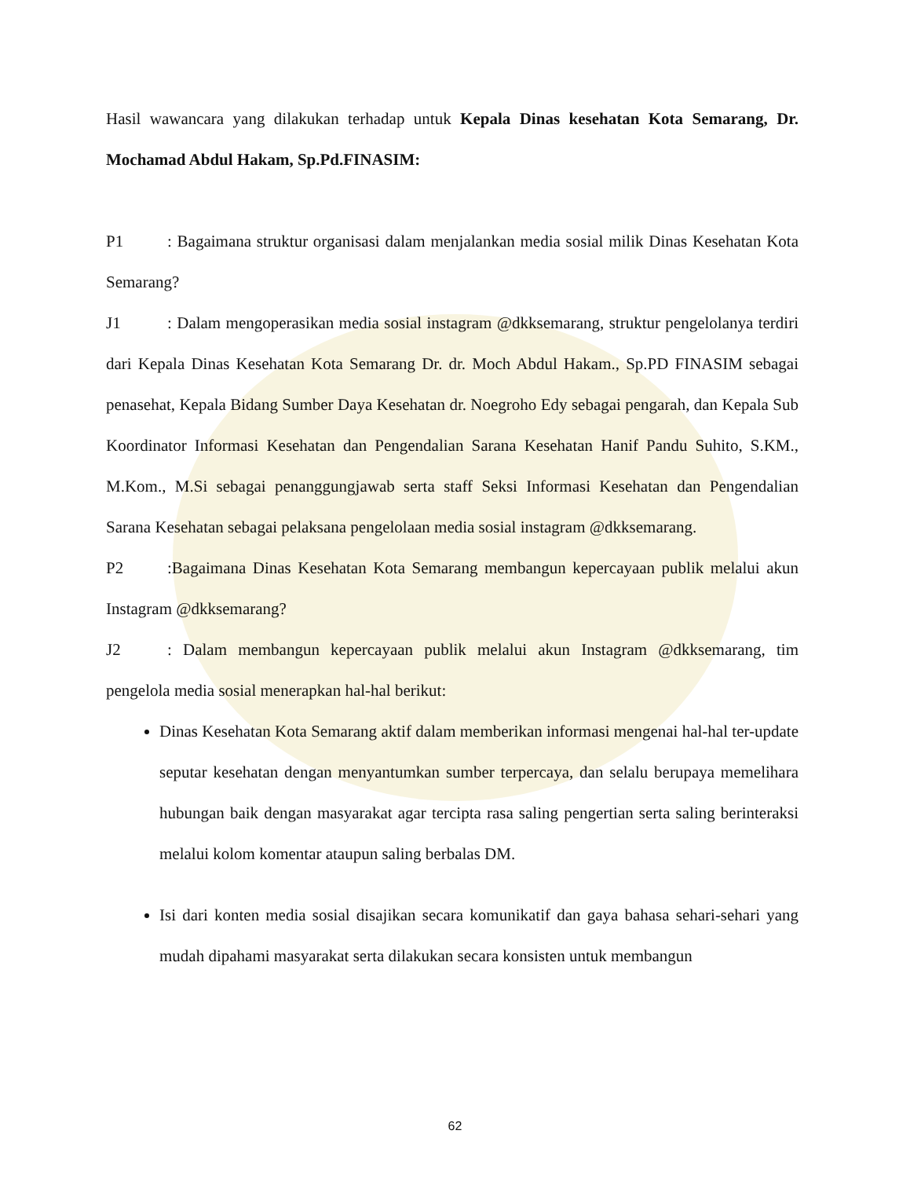Hasil wawancara yang dilakukan terhadap untuk Kepala Dinas kesehatan Kota Semarang, Dr. Mochamad Abdul Hakam, Sp.Pd.FINASIM:
P1: Bagaimana struktur organisasi dalam menjalankan media sosial milik Dinas Kesehatan Kota Semarang?
J1: Dalam mengoperasikan media sosial instagram @dkksemarang, struktur pengelolanya terdiri dari Kepala Dinas Kesehatan Kota Semarang Dr. dr. Moch Abdul Hakam., Sp.PD FINASIM sebagai penasehat, Kepala Bidang Sumber Daya Kesehatan dr. Noegroho Edy sebagai pengarah, dan Kepala Sub Koordinator Informasi Kesehatan dan Pengendalian Sarana Kesehatan Hanif Pandu Suhito, S.KM., M.Kom., M.Si sebagai penanggungjawab serta staff Seksi Informasi Kesehatan dan Pengendalian Sarana Kesehatan sebagai pelaksana pengelolaan media sosial instagram @dkksemarang.
P2:Bagaimana Dinas Kesehatan Kota Semarang membangun kepercayaan publik melalui akun Instagram @dkksemarang?
J2: Dalam membangun kepercayaan publik melalui akun Instagram @dkksemarang, tim pengelola media sosial menerapkan hal-hal berikut:
Dinas Kesehatan Kota Semarang aktif dalam memberikan informasi mengenai hal-hal ter-update seputar kesehatan dengan menyantumkan sumber terpercaya, dan selalu berupaya memelihara hubungan baik dengan masyarakat agar tercipta rasa saling pengertian serta saling berinteraksi melalui kolom komentar ataupun saling berbalas DM.
Isi dari konten media sosial disajikan secara komunikatif dan gaya bahasa sehari-sehari yang mudah dipahami masyarakat serta dilakukan secara konsisten untuk membangun
62